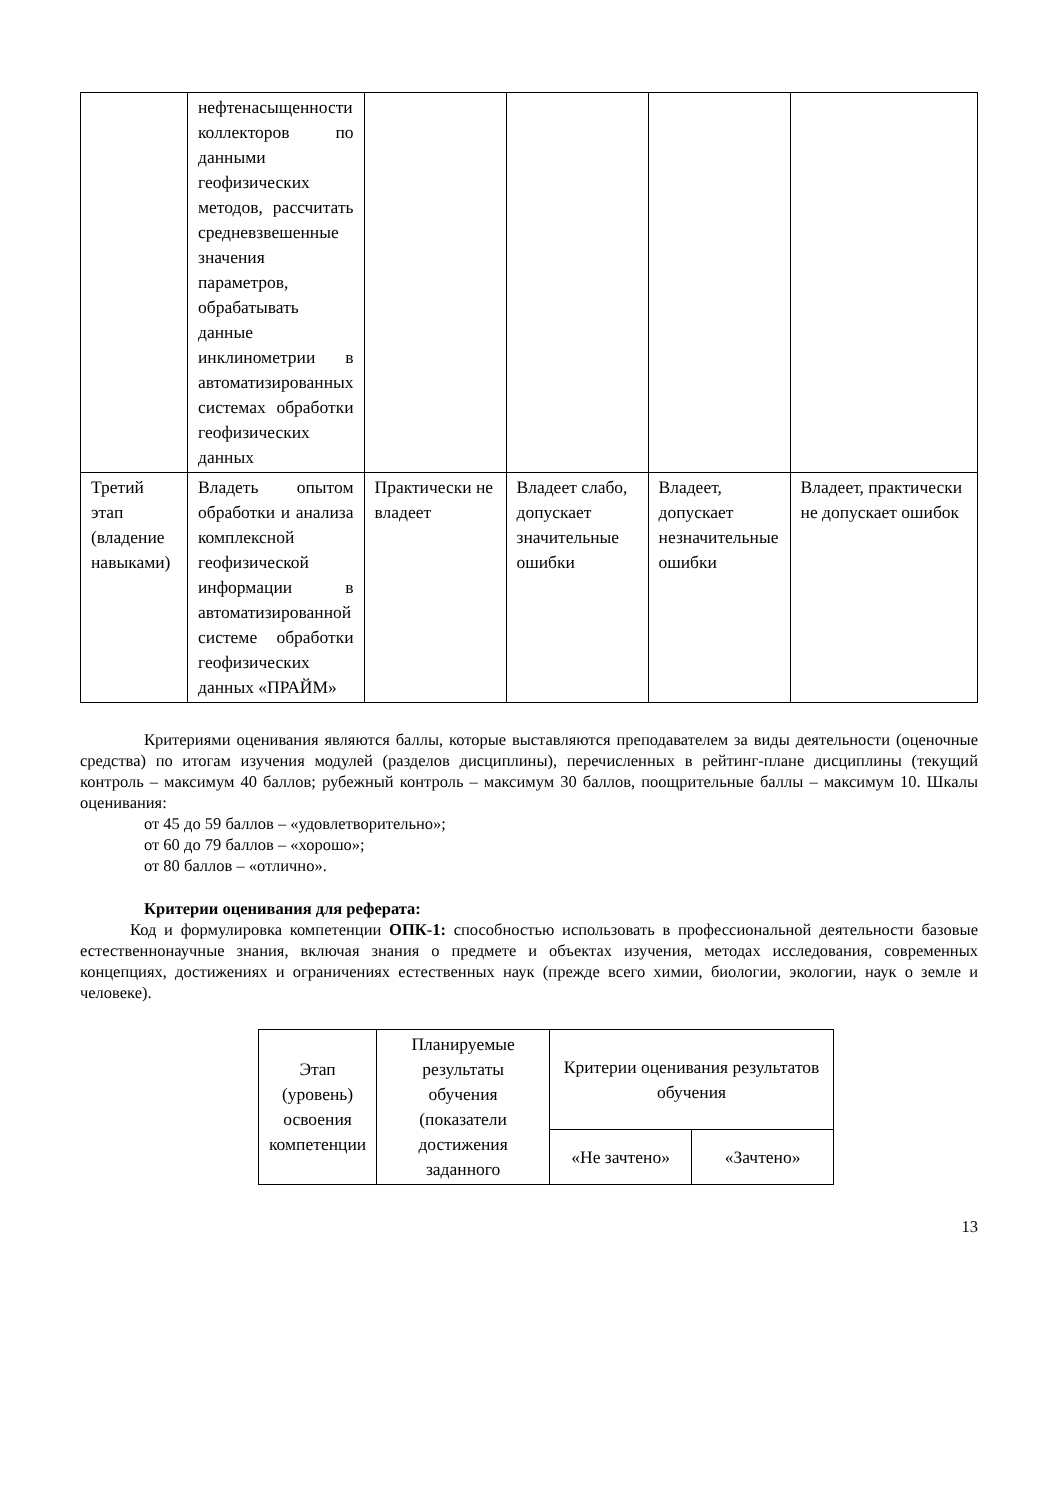| | нефтенасыщенности коллекторов по данными геофизических методов, рассчитать средневзвешенные значения параметров, обрабатывать данные инклинометрии в автоматизированных системах обработки геофизических данных | | | | |
| Третий этап (владение навыками) | Владеть опытом обработки и анализа комплексной геофизической информации в автоматизированной системе обработки геофизических данных «ПРАЙМ» | Практически не владеет | Владеет слабо, допускает значительные ошибки | Владеет, допускает незначительные ошибки | Владеет, практически не допускает ошибок |
Критериями оценивания являются баллы, которые выставляются преподавателем за виды деятельности (оценочные средства) по итогам изучения модулей (разделов дисциплины), перечисленных в рейтинг-плане дисциплины (текущий контроль – максимум 40 баллов; рубежный контроль – максимум 30 баллов, поощрительные баллы – максимум 10. Шкалы оценивания:
от 45 до 59 баллов – «удовлетворительно»;
от 60 до 79 баллов – «хорошо»;
от 80 баллов – «отлично».
Критерии оценивания для реферата:
Код и формулировка компетенции ОПК-1: способностью использовать в профессиональной деятельности базовые естественнонаучные знания, включая знания о предмете и объектах изучения, методах исследования, современных концепциях, достижениях и ограничениях естественных наук (прежде всего химии, биологии, экологии, наук о земле и человеке).
| Этап (уровень) освоения компетенции | Планируемые результаты обучения (показатели достижения заданного | Критерии оценивания результатов обучения | |
| --- | --- | --- | --- |
| | | «Не зачтено» | «Зачтено» |
13